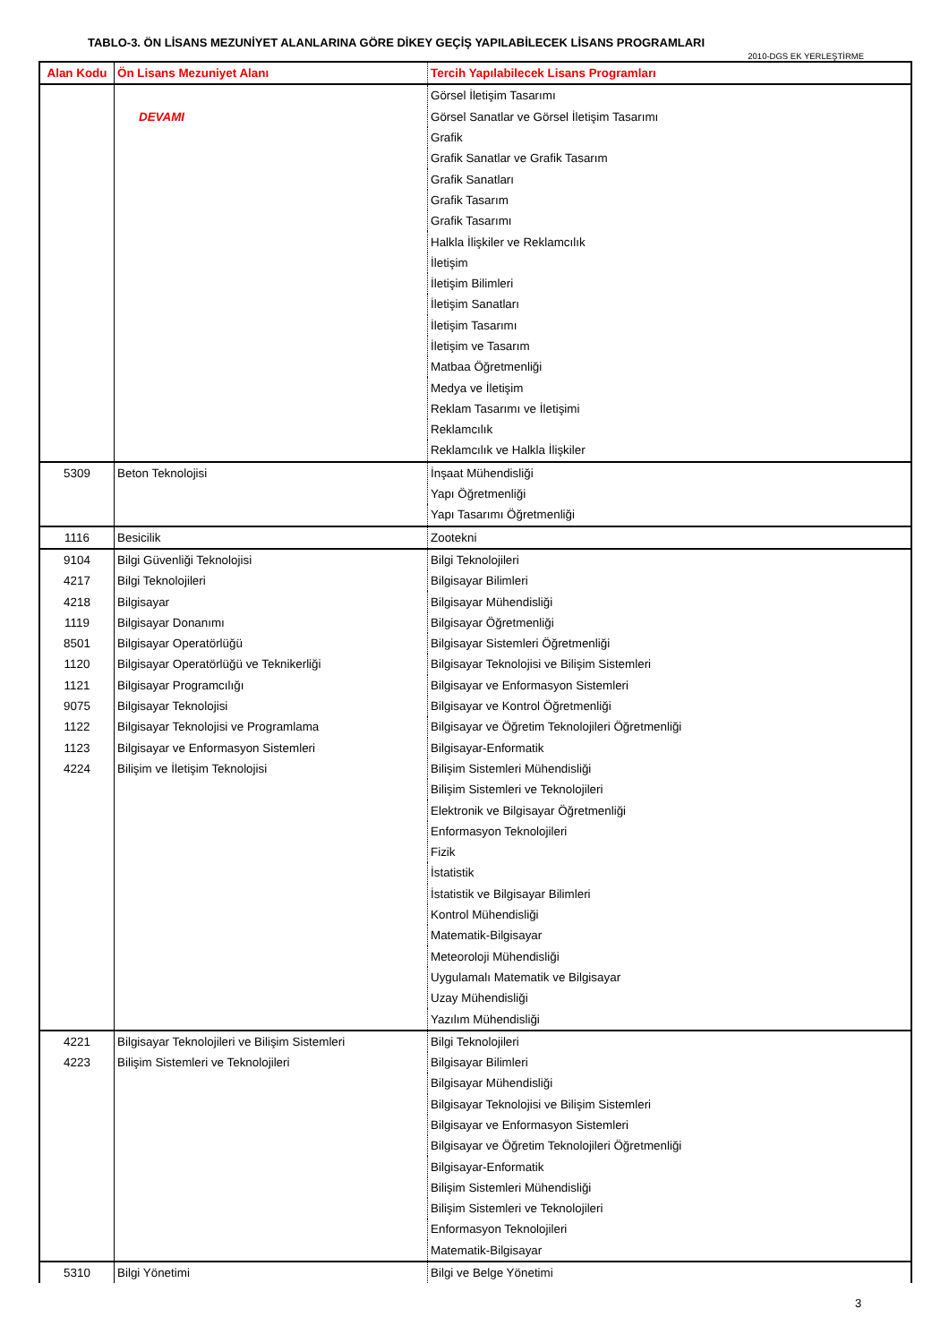TABLO-3. ÖN LİSANS MEZUNİYET ALANLARINA GÖRE DİKEY GEÇİŞ YAPILABİLECEK LİSANS PROGRAMLARI
2010-DGS EK YERLEŞTİRME
| Alan Kodu | Ön Lisans Mezuniyet Alanı | Tercih Yapılabilecek Lisans Programları |
| --- | --- | --- |
| | | Görsel İletişim Tasarımı |
| | DEVAMI | Görsel Sanatlar ve Görsel İletişim Tasarımı |
| | | Grafik |
| | | Grafik Sanatlar ve Grafik Tasarım |
| | | Grafik Sanatları |
| | | Grafik Tasarım |
| | | Grafik Tasarımı |
| | | Halkla İlişkiler ve Reklamcılık |
| | | İletişim |
| | | İletişim Bilimleri |
| | | İletişim Sanatları |
| | | İletişim Tasarımı |
| | | İletişim ve Tasarım |
| | | Matbaa Öğretmenliği |
| | | Medya ve İletişim |
| | | Reklam Tasarımı ve İletişimi |
| | | Reklamcılık |
| | | Reklamcılık ve Halkla İlişkiler |
| 5309 | Beton Teknolojisi | İnşaat Mühendisliği |
| | | Yapı Öğretmenliği |
| | | Yapı Tasarımı Öğretmenliği |
| 1116 | Besicilik | Zootekni |
| 9104 | Bilgi Güvenliği Teknolojisi | Bilgi Teknolojileri |
| 4217 | Bilgi Teknolojileri | Bilgisayar Bilimleri |
| 4218 | Bilgisayar | Bilgisayar Mühendisliği |
| 1119 | Bilgisayar Donanımı | Bilgisayar Öğretmenliği |
| 8501 | Bilgisayar Operatörlüğü | Bilgisayar Sistemleri Öğretmenliği |
| 1120 | Bilgisayar Operatörlüğü ve Teknikerliği | Bilgisayar Teknolojisi ve Bilişim Sistemleri |
| 1121 | Bilgisayar Programcılığı | Bilgisayar ve Enformasyon Sistemleri |
| 9075 | Bilgisayar Teknolojisi | Bilgisayar ve Kontrol Öğretmenliği |
| 1122 | Bilgisayar Teknolojisi ve Programlama | Bilgisayar ve Öğretim Teknolojileri Öğretmenliği |
| 1123 | Bilgisayar ve Enformasyon Sistemleri | Bilgisayar-Enformatik |
| 4224 | Bilişim ve İletişim Teknolojisi | Bilişim Sistemleri Mühendisliği |
| | | Bilişim Sistemleri ve Teknolojileri |
| | | Elektronik ve Bilgisayar Öğretmenliği |
| | | Enformasyon Teknolojileri |
| | | Fizik |
| | | İstatistik |
| | | İstatistik ve Bilgisayar Bilimleri |
| | | Kontrol Mühendisliği |
| | | Matematik-Bilgisayar |
| | | Meteoroloji Mühendisliği |
| | | Uygulamalı Matematik ve Bilgisayar |
| | | Uzay Mühendisliği |
| | | Yazılım Mühendisliği |
| 4221 | Bilgisayar Teknolojileri ve Bilişim Sistemleri | Bilgi Teknolojileri |
| 4223 | Bilişim Sistemleri ve Teknolojileri | Bilgisayar Bilimleri |
| | | Bilgisayar Mühendisliği |
| | | Bilgisayar Teknolojisi ve Bilişim Sistemleri |
| | | Bilgisayar ve Enformasyon Sistemleri |
| | | Bilgisayar ve Öğretim Teknolojileri Öğretmenliği |
| | | Bilgisayar-Enformatik |
| | | Bilişim Sistemleri Mühendisliği |
| | | Bilişim Sistemleri ve Teknolojileri |
| | | Enformasyon Teknolojileri |
| | | Matematik-Bilgisayar |
| 5310 | Bilgi Yönetimi | Bilgi ve Belge Yönetimi |
3